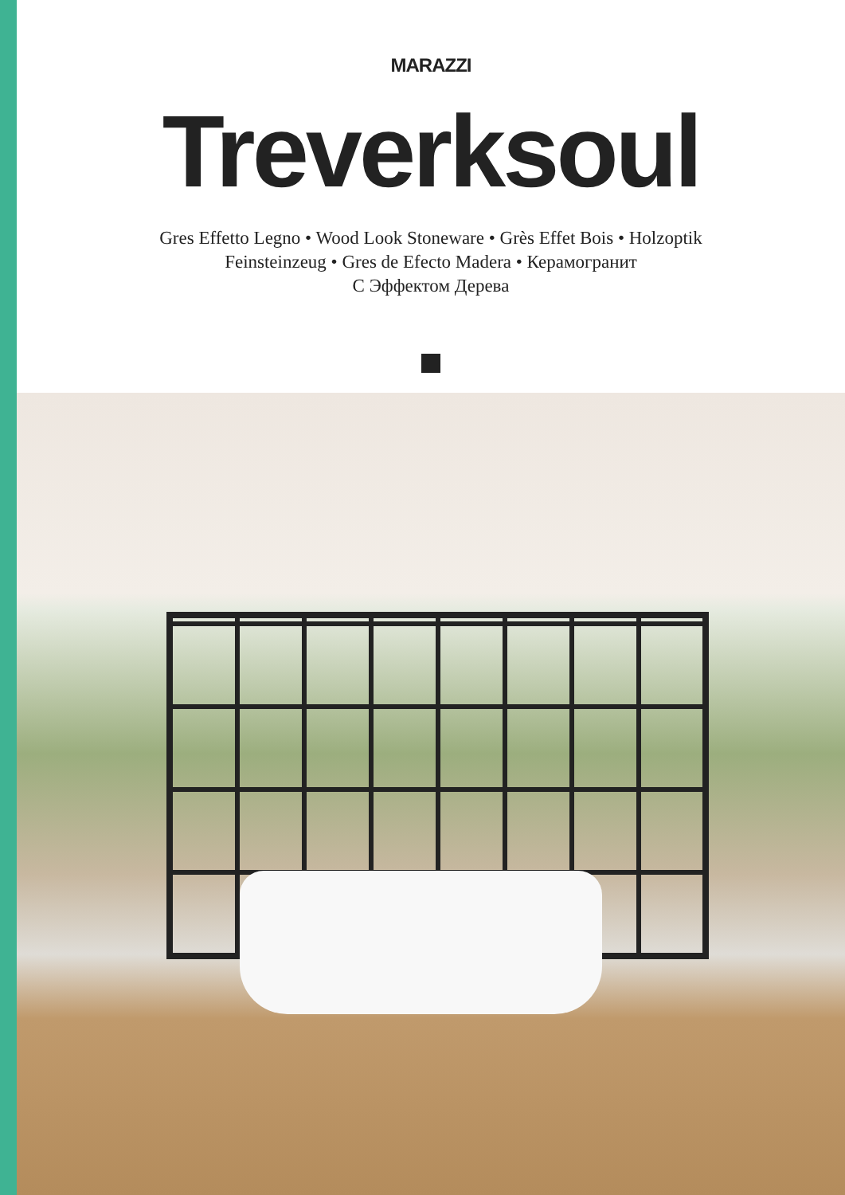MARAZZI
Treverksoul
Gres Effetto Legno • Wood Look Stoneware • Grès Effet Bois • Holzoptik
Feinsteinzeug • Gres de Efecto Madera • Керамогранит
С Эффектом Дерева